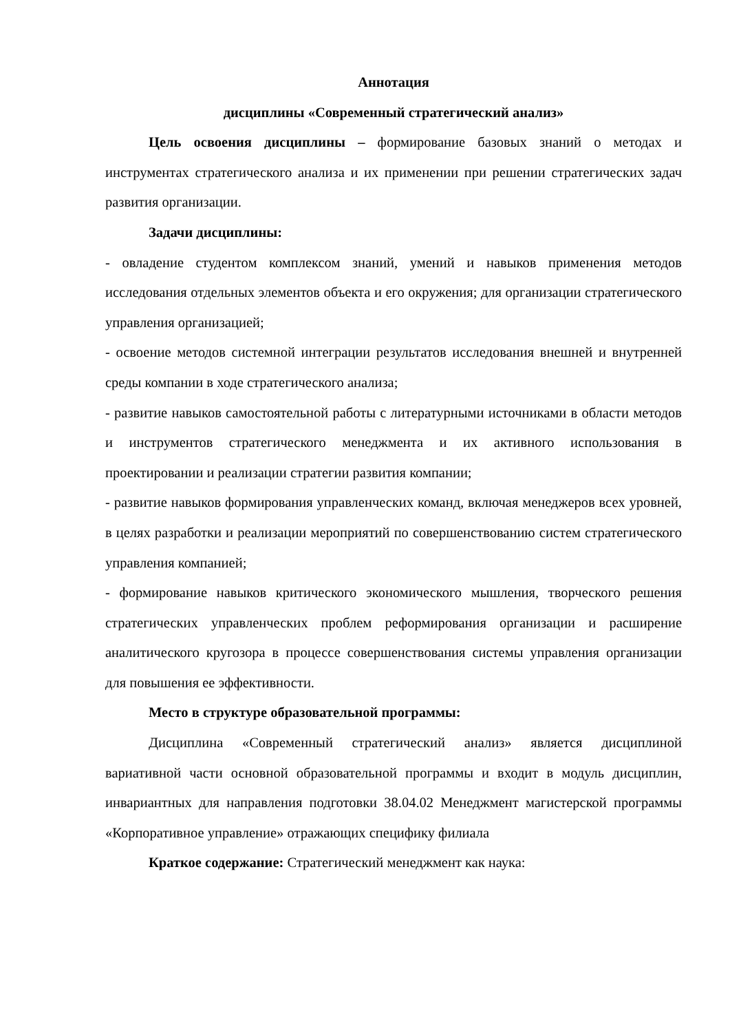Аннотация
дисциплины «Современный стратегический анализ»
Цель освоения дисциплины – формирование базовых знаний о методах и инструментах стратегического анализа и их применении при решении стратегических задач развития организации.
Задачи дисциплины:
- овладение студентом комплексом знаний, умений и навыков применения методов исследования отдельных элементов объекта и его окружения; для организации стратегического управления организацией;
- освоение методов системной интеграции результатов исследования внешней и внутренней среды компании в ходе стратегического анализа;
- развитие навыков самостоятельной работы с литературными источниками в области методов и инструментов стратегического менеджмента и их активного использования в проектировании и реализации стратегии развития компании;
- развитие навыков формирования управленческих команд, включая менеджеров всех уровней, в целях разработки и реализации мероприятий по совершенствованию систем стратегического управления компанией;
- формирование навыков критического экономического мышления, творческого решения стратегических управленческих проблем реформирования организации и расширение аналитического кругозора в процессе совершенствования системы управления организации для повышения ее эффективности.
Место в структуре образовательной программы:
Дисциплина «Современный стратегический анализ» является дисциплиной вариативной части основной образовательной программы и входит в модуль дисциплин, инвариантных для направления подготовки 38.04.02 Менеджмент магистерской программы «Корпоративное управление» отражающих специфику филиала
Краткое содержание: Стратегический менеджмент как наука: